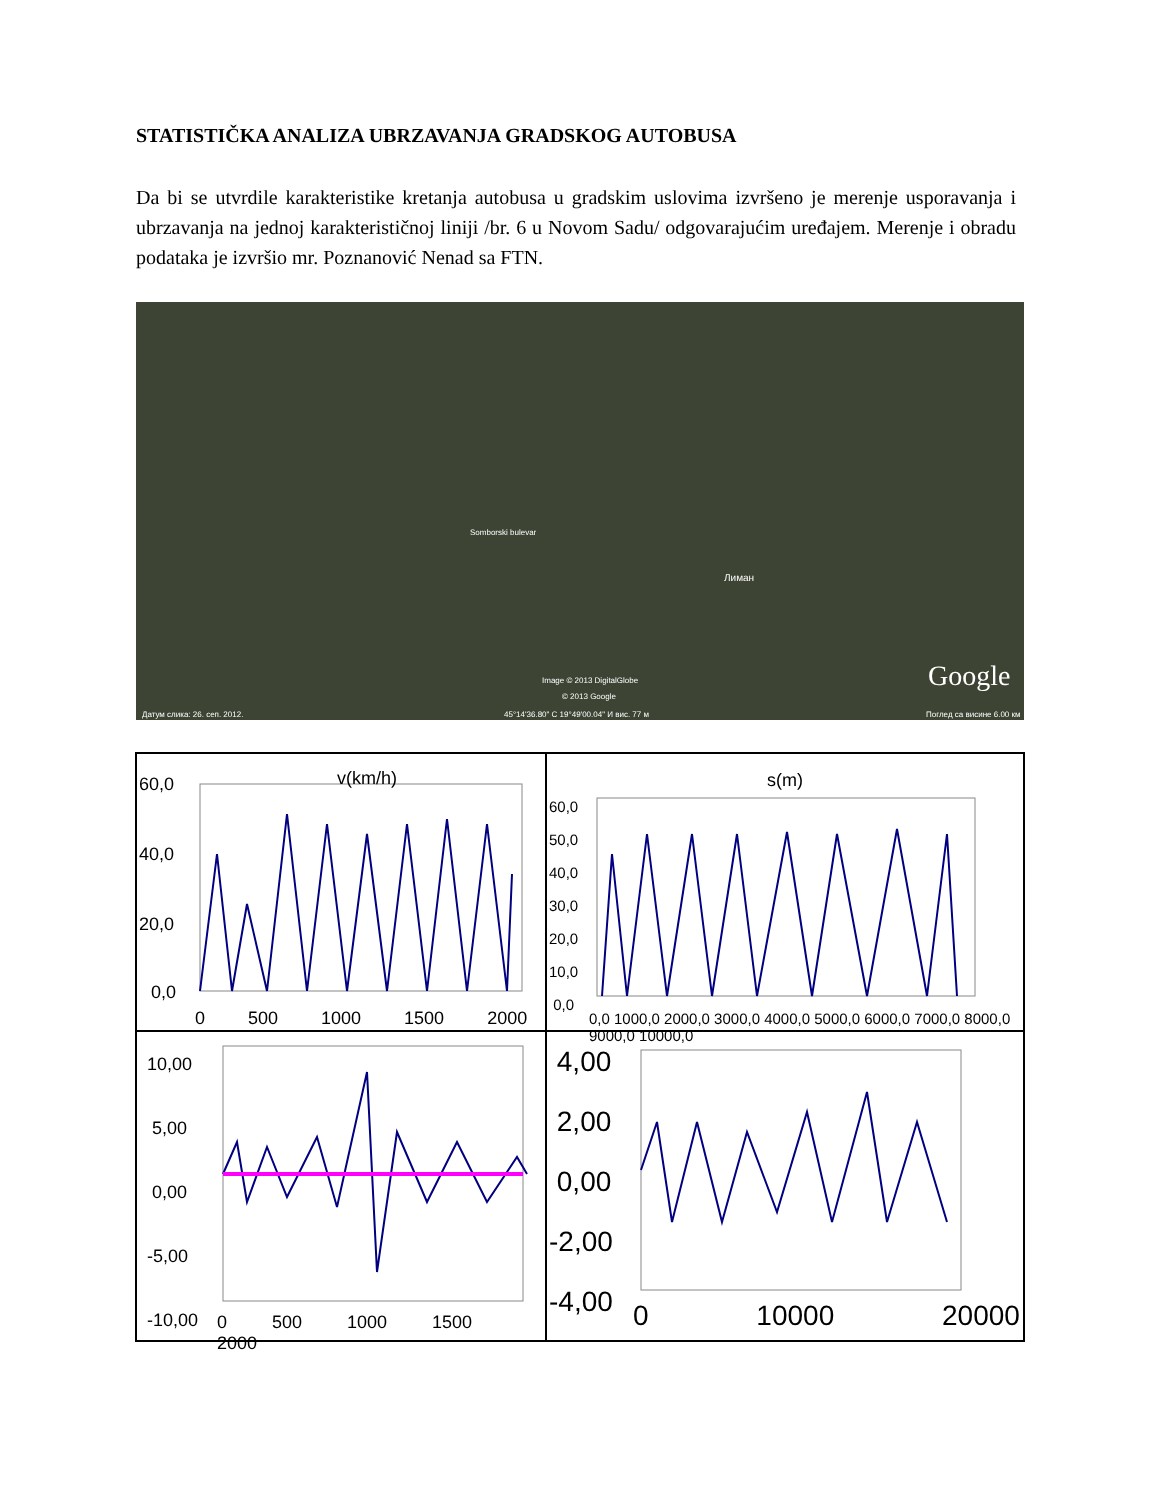STATISTIČKA ANALIZA UBRZAVANJA GRADSKOG AUTOBUSA
Da bi se utvrdile karakteristike kretanja autobusa u gradskim uslovima izvršeno je merenje usporavanja i ubrzavanja na jednoj karakterističnoj liniji /br. 6 u Novom Sadu/ odgovarajućim uređajem. Merenje i obradu podataka je izvršio mr. Poznanović Nenad sa FTN.
Somborski bulevar
Лиман
Image © 2013 DigitalGlobe
© 2013 Google
Google
Датум слика: 26. сеп. 2012. 45°14'36.80" С 19°49'00.04" И вис. 77 м Поглед са висине 6.00 км
60,0 v(km/h)
40,0
20,0
0,0
0 500 1000 1500 2000
s(m)
60,0
50,0
40,0
30,0
20,0
10,0
0,0
0,0 1000,0 2000,0 3000,0 4000,0 5000,0 6000,0 7000,0 8000,0 9000,0 10000,0
10,00
5,00
0,00
-5,00
-10,00
0 500 1000 1500 2000
4,00
2,00
0,00
-2,00
-4,00
0 10000 20000